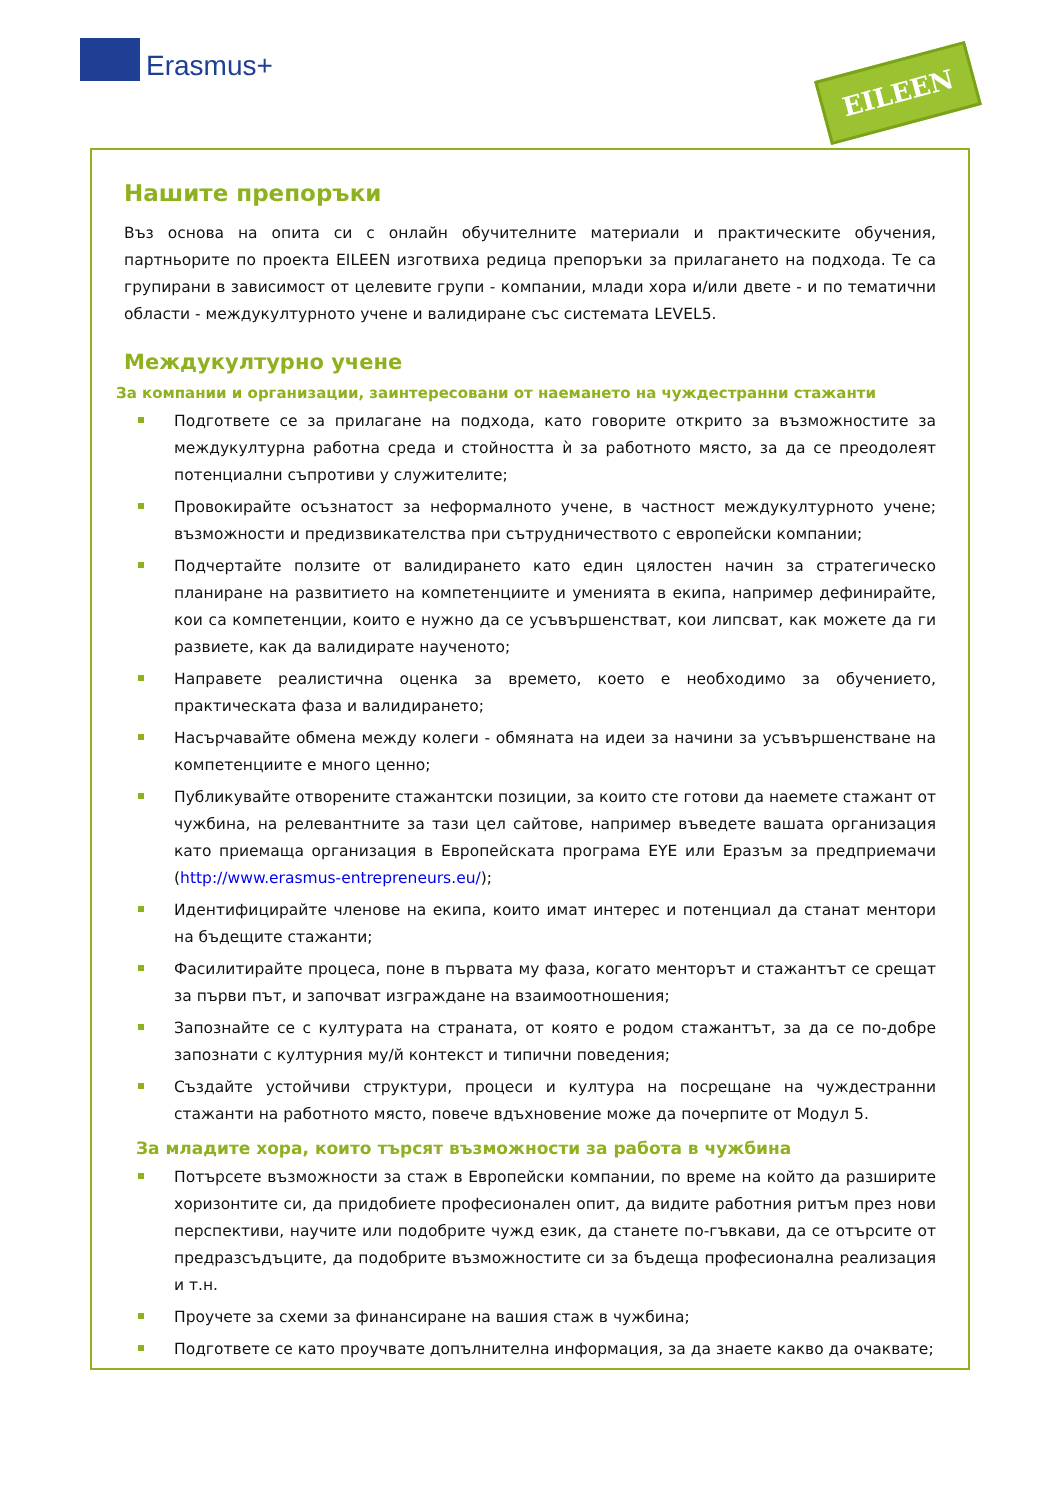Erasmus+ EILEEN
Нашите препоръки
Въз основа на опита си с онлайн обучителните материали и практическите обучения, партньорите по проекта EILEEN изготвиха редица препоръки за прилагането на подхода. Те са групирани в зависимост от целевите групи - компании, млади хора и/или двете - и по тематични области - междукултурното учене и валидиране със системата LEVEL5.
Междукултурно учене
За компании и организации, заинтересовани от наемането на чуждестранни стажанти
Подгответе се за прилагане на подхода, като говорите открито за възможностите за междукултурна работна среда и стойността ѝ за работното място, за да се преодолеят потенциални съпротиви у служителите;
Провокирайте осъзнатост за неформалното учене, в частност междукултурното учене; възможности и предизвикателства при сътрудничеството с европейски компании;
Подчертайте ползите от валидирането като един цялостен начин за стратегическо планиране на развитието на компетенциите и уменията в екипа, например дефинирайте, кои са компетенции, които е нужно да се усъвършенстват, кои липсват, как можете да ги развиете, как да валидирате наученото;
Направете реалистична оценка за времето, което е необходимо за обучението, практическата фаза и валидирането;
Насърчавайте обмена между колеги - обмяната на идеи за начини за усъвършенстване на компетенциите е много ценно;
Публикувайте отворените стажантски позиции, за които сте готови да наемете стажант от чужбина, на релевантните за тази цел сайтове, например въведете вашата организация като приемаща организация в Европейската програма EYE или Еразъм за предприемачи (http://www.erasmus-entrepreneurs.eu/);
Идентифицирайте членове на екипа, които имат интерес и потенциал да станат ментори на бъдещите стажанти;
Фасилитирайте процеса, поне в първата му фаза, когато менторът и стажантът се срещат за първи път, и започват изграждане на взаимоотношения;
Запознайте се с културата на страната, от която е родом стажантът, за да се по-добре запознати с културния му/й контекст и типични поведения;
Създайте устойчиви структури, процеси и култура на посрещане на чуждестранни стажанти на работното място, повече вдъхновение може да почерпите от Модул 5.
За младите хора, които търсят възможности за работа в чужбина
Потърсете възможности за стаж в Европейски компании, по време на който да разширите хоризонтите си, да придобиете професионален опит, да видите работния ритъм през нови перспективи, научите или подобрите чужд език, да станете по-гъвкави, да се отърсите от предразсъдъците, да подобрите възможностите си за бъдеща професионална реализация и т.н.
Проучете за схеми за финансиране на вашия стаж в чужбина;
Подгответе се като проучвате допълнителна информация, за да знаете какво да очаквате;